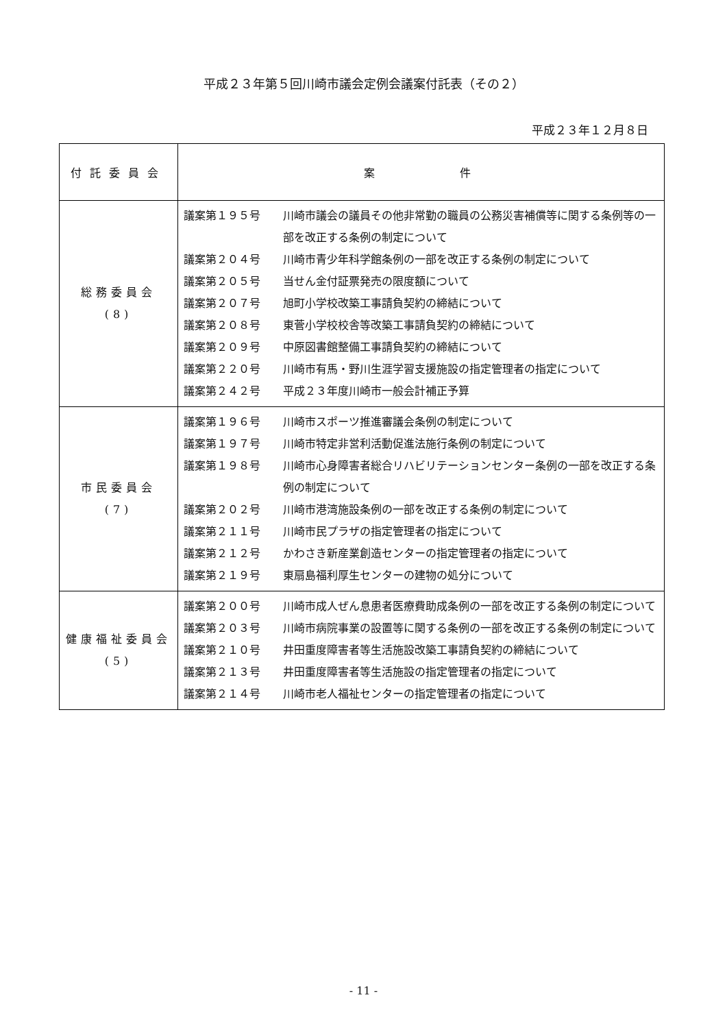平成２３年第５回川崎市議会定例会議案付託表（その２）
平成２３年１２月８日
| 付託委員会 | 案 件 |
| --- | --- |
| 総務委員会 (8) | 議案第１９５号 川崎市議会の議員その他非常勤の職員の公務災害補償等に関する条例等の一部を改正する条例の制定について 議案第２０４号 川崎市青少年科学館条例の一部を改正する条例の制定について 議案第２０５号 当せん金付証票発売の限度額について 議案第２０７号 旭町小学校改築工事請負契約の締結について 議案第２０８号 東菅小学校校舎等改築工事請負契約の締結について 議案第２０９号 中原図書館整備工事請負契約の締結について 議案第２２０号 川崎市有馬・野川生涯学習支援施設の指定管理者の指定について 議案第２４２号 平成２３年度川崎市一般会計補正予算 |
| 市民委員会 (7) | 議案第１９６号 川崎市スポーツ推進審議会条例の制定について 議案第１９７号 川崎市特定非営利活動促進法施行条例の制定について 議案第１９８号 川崎市心身障害者総合リハビリテーションセンター条例の一部を改正する条例の制定について 議案第２０２号 川崎市港湾施設条例の一部を改正する条例の制定について 議案第２１１号 川崎市民プラザの指定管理者の指定について 議案第２１２号 かわさき新産業創造センターの指定管理者の指定について 議案第２１９号 東扇島福利厚生センターの建物の処分について |
| 健康福祉委員会 (5) | 議案第２００号 川崎市成人ぜん息患者医療費助成条例の一部を改正する条例の制定について 議案第２０３号 川崎市病院事業の設置等に関する条例の一部を改正する条例の制定について 議案第２１０号 井田重度障害者等生活施設改築工事請負契約の締結について 議案第２１３号 井田重度障害者等生活施設の指定管理者の指定について 議案第２１４号 川崎市老人福祉センターの指定管理者の指定について |
- 11 -